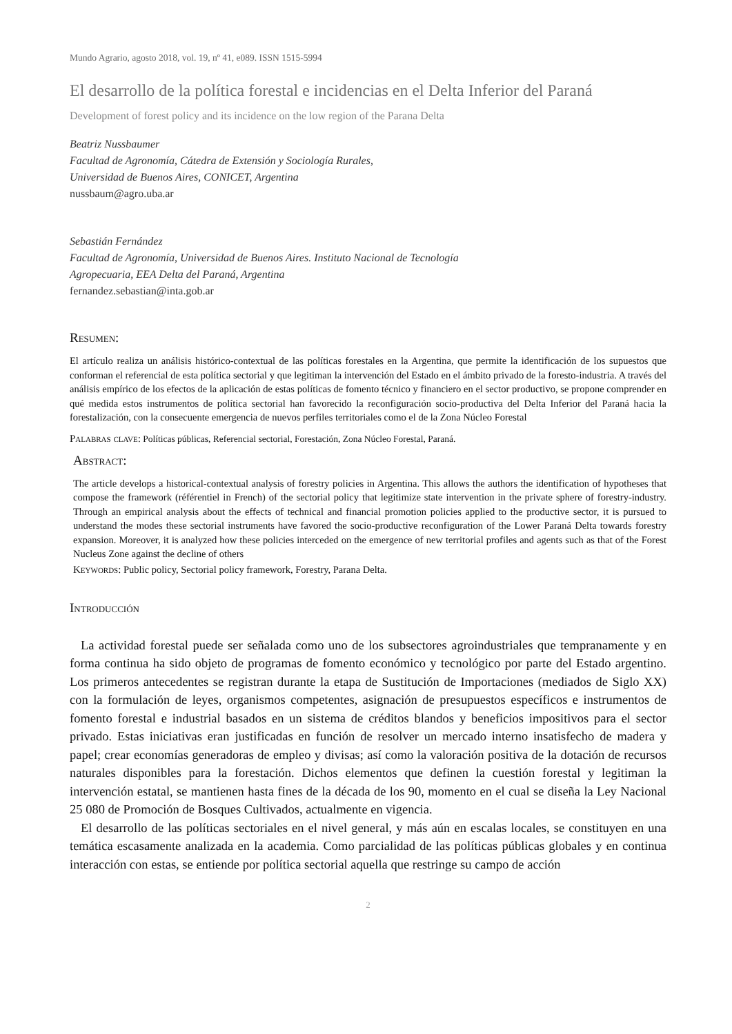Mundo Agrario, agosto 2018, vol. 19, nº 41, e089. ISSN 1515-5994
El desarrollo de la política forestal e incidencias en el Delta Inferior del Paraná
Development of forest policy and its incidence on the low region of the Parana Delta
Beatriz Nussbaumer
Facultad de Agronomía, Cátedra de Extensión y Sociología Rurales,
Universidad de Buenos Aires, CONICET, Argentina
nussbaum@agro.uba.ar
Sebastián Fernández
Facultad de Agronomía, Universidad de Buenos Aires. Instituto Nacional de Tecnología
Agropecuaria, EEA Delta del Paraná, Argentina
fernandez.sebastian@inta.gob.ar
Resumen:
El artículo realiza un análisis histórico-contextual de las políticas forestales en la Argentina, que permite la identificación de los supuestos que conforman el referencial de esta política sectorial y que legitiman la intervención del Estado en el ámbito privado de la foresto-industria. A través del análisis empírico de los efectos de la aplicación de estas políticas de fomento técnico y financiero en el sector productivo, se propone comprender en qué medida estos instrumentos de política sectorial han favorecido la reconfiguración socio-productiva del Delta Inferior del Paraná hacia la forestalización, con la consecuente emergencia de nuevos perfiles territoriales como el de la Zona Núcleo Forestal
Palabras clave: Políticas públicas, Referencial sectorial, Forestación, Zona Núcleo Forestal, Paraná.
Abstract:
The article develops a historical-contextual analysis of forestry policies in Argentina. This allows the authors the identification of hypotheses that compose the framework (référentiel in French) of the sectorial policy that legitimize state intervention in the private sphere of forestry-industry. Through an empirical analysis about the effects of technical and financial promotion policies applied to the productive sector, it is pursued to understand the modes these sectorial instruments have favored the socio-productive reconfiguration of the Lower Paraná Delta towards forestry expansion. Moreover, it is analyzed how these policies interceded on the emergence of new territorial profiles and agents such as that of the Forest Nucleus Zone against the decline of others
Keywords: Public policy, Sectorial policy framework, Forestry, Parana Delta.
Introducción
La actividad forestal puede ser señalada como uno de los subsectores agroindustriales que tempranamente y en forma continua ha sido objeto de programas de fomento económico y tecnológico por parte del Estado argentino. Los primeros antecedentes se registran durante la etapa de Sustitución de Importaciones (mediados de Siglo XX) con la formulación de leyes, organismos competentes, asignación de presupuestos específicos e instrumentos de fomento forestal e industrial basados en un sistema de créditos blandos y beneficios impositivos para el sector privado. Estas iniciativas eran justificadas en función de resolver un mercado interno insatisfecho de madera y papel; crear economías generadoras de empleo y divisas; así como la valoración positiva de la dotación de recursos naturales disponibles para la forestación. Dichos elementos que definen la cuestión forestal y legitiman la intervención estatal, se mantienen hasta fines de la década de los 90, momento en el cual se diseña la Ley Nacional 25 080 de Promoción de Bosques Cultivados, actualmente en vigencia.
El desarrollo de las políticas sectoriales en el nivel general, y más aún en escalas locales, se constituyen en una temática escasamente analizada en la academia. Como parcialidad de las políticas públicas globales y en continua interacción con estas, se entiende por política sectorial aquella que restringe su campo de acción
2